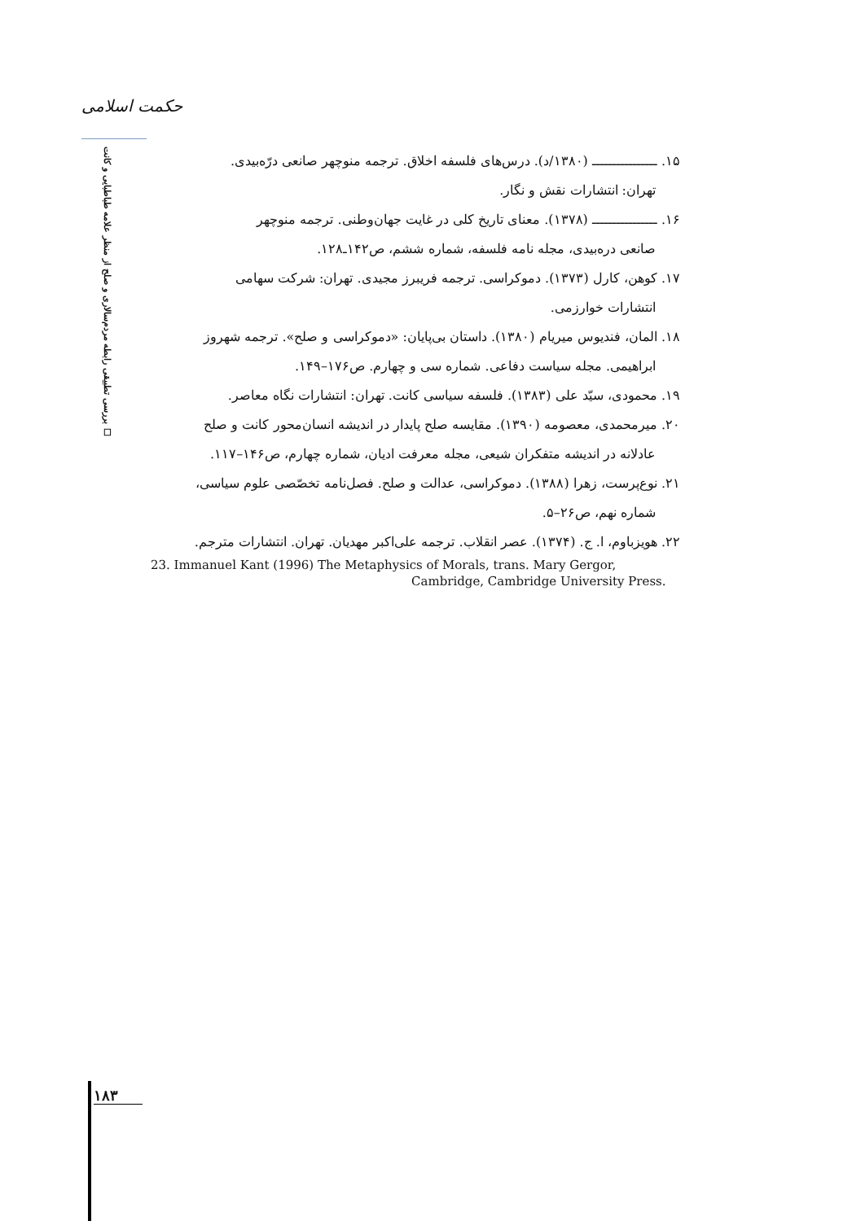حکمت اسلامی
بررسی تطبیقی رابطه مردم‌سالاری و صلح از منظر علامه طباطبایی و کانت ☐
۱۵. ــــــــــــــــ (۱۳۸۰/د). درس‌های فلسفه اخلاق. ترجمه منوچهر صانعی درّه‌بیدی.
تهران: انتشارات نقش و نگار.
۱۶. ــــــــــــــــ (۱۳۷۸). معنای تاریخ کلی در غایت جهان‌وطنی. ترجمه منوچهر
صانعی دره‌بیدی، مجله نامه فلسفه، شماره ششم، ص۱۴۲ـ۱۲۸.
۱۷. کوهن، کارل (۱۳۷۳). دموکراسی. ترجمه فریبرز مجیدی. تهران: شرکت سهامی
انتشارات خوارزمی.
۱۸. المان، فندیوس میریام (۱۳۸۰). داستان بی‌پایان: «دموکراسی و صلح». ترجمه شهروز
ابراهیمی. مجله سیاست دفاعی. شماره سی و چهارم. ص۱۷۶–۱۴۹.
۱۹. محمودی، سیّد علی (۱۳۸۳). فلسفه سیاسی کانت. تهران: انتشارات نگاه معاصر.
۲۰. میرمحمدی، معصومه (۱۳۹۰). مقایسه صلح پایدار در اندیشه انسان‌محور کانت و صلح
عادلانه در اندیشه متفکران شیعی، مجله معرفت ادیان، شماره چهارم، ص۱۴۶–۱۱۷.
۲۱. نوع‌پرست، زهرا (۱۳۸۸). دموکراسی، عدالت و صلح. فصل‌نامه تخصّصی علوم سیاسی،
شماره نهم، ص۲۶–۵.
۲۲. هویزباوم، ا. ج. (۱۳۷۴). عصر انقلاب. ترجمه علی‌اکبر مهدیان. تهران. انتشارات مترجم.
23. Immanuel Kant (1996) The Metaphysics of Morals, trans. Mary Gergor,
Cambridge, Cambridge University Press.
۱۸۳